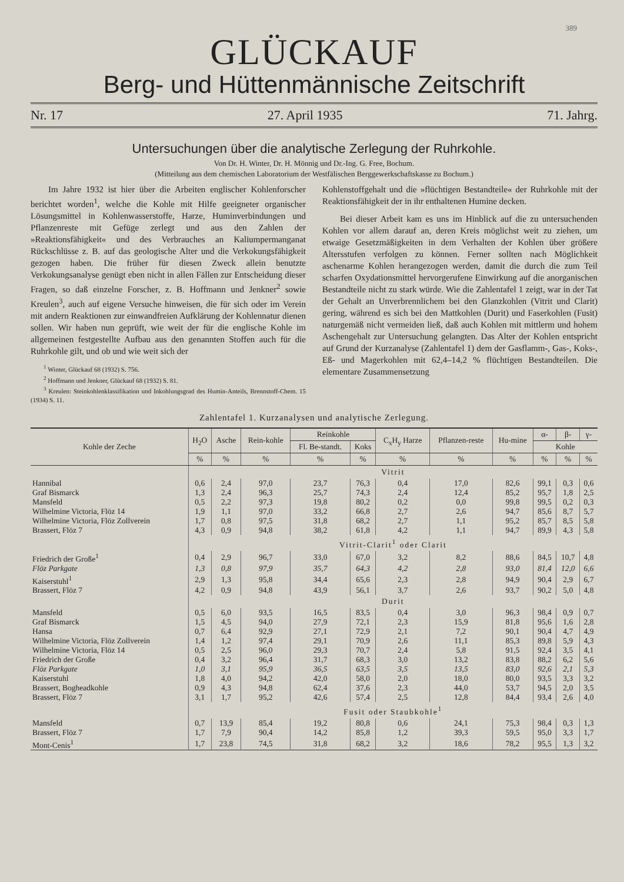389
GLÜCKAUF
Berg- und Hüttenmännische Zeitschrift
Nr. 17 27. April 1935 71. Jahrg.
Untersuchungen über die analytische Zerlegung der Ruhrkohle.
Von Dr. H. Winter, Dr. H. Mönnig und Dr.-Ing. G. Free, Bochum.
(Mitteilung aus dem chemischen Laboratorium der Westfälischen Berggewerkschaftskasse zu Bochum.)
Im Jahre 1932 ist hier über die Arbeiten englischer Kohlenforscher berichtet worden<sup>1</sup>, welche die Kohle mit Hilfe geeigneter organischer Lösungsmittel in Kohlenwasserstoffe, Harze, Huminverbindungen und Pflanzenreste mit Gefüge zerlegt und aus den Zahlen der »Reaktionsfähigkeit« und des Verbrauches an Kaliumpermanganat Rückschlüsse z. B. auf das geologische Alter und die Verkokungsfähigkeit gezogen haben. Die früher für diesen Zweck allein benutzte Verkokungsanalyse genügt eben nicht in allen Fällen zur Entscheidung dieser Fragen, so daß einzelne Forscher, z. B. Hoffmann und Jenkner<sup>2</sup> sowie Kreulen<sup>3</sup>, auch auf eigene Versuche hinweisen, die für sich oder im Verein mit andern Reaktionen zur einwandfreien Aufklärung der Kohlennatur dienen sollen. Wir haben nun geprüft, wie weit der für die englische Kohle im allgemeinen festgestellte Aufbau aus den genannten Stoffen auch für die Ruhrkohle gilt, und ob und wie weit sich der
<sup>1</sup> Winter, Glückauf 68 (1932) S. 756.
<sup>2</sup> Hoffmann und Jenkner, Glückauf 68 (1932) S. 81.
<sup>3</sup> Kreulen: Steinkohlenklassifikation und Inkohlungsgrad des Humin-Anteils, Brennstoff-Chem. 15 (1934) S. 11.
Kohlenstoffgehalt und die »flüchtigen Bestandteile« der Ruhrkohle mit der Reaktionsfähigkeit der in ihr enthaltenen Humine decken.
Bei dieser Arbeit kam es uns im Hinblick auf die zu untersuchenden Kohlen vor allem darauf an, deren Kreis möglichst weit zu ziehen, um etwaige Gesetzmäßigkeiten in dem Verhalten der Kohlen über größere Altersstufen verfolgen zu können. Ferner sollten nach Möglichkeit aschenarme Kohlen herangezogen werden, damit die durch die zum Teil scharfen Oxydationsmittel hervorgerufene Einwirkung auf die anorganischen Bestandteile nicht zu stark würde. Wie die Zahlentafel 1 zeigt, war in der Tat der Gehalt an Unverbrennlichem bei den Glanzkohlen (Vitrit und Clarit) gering, während es sich bei den Mattkohlen (Durit) und Faserkohlen (Fusit) naturgemäß nicht vermeiden ließ, daß auch Kohlen mit mittlerm und hohem Aschengehalt zur Untersuchung gelangten. Das Alter der Kohlen entspricht auf Grund der Kurzanalyse (Zahlentafel 1) dem der Gasflamm-, Gas-, Koks-, Eß- und Magerkohlen mit 62,4–14,2 % flüchtigen Bestandteilen. Die elementare Zusammensetzung
Zahlentafel 1. Kurzanalysen und analytische Zerlegung.
| Kohle der Zeche | H<sub>2</sub>O | Asche | Rein-kohle | Reinkohle | | C<sub>x</sub>H<sub>y</sub> Harze | Pflanzen-reste | Hu-mine | α- | β- | γ- |
| --- | --- | --- | --- | --- | --- | --- | --- | --- | --- | --- | --- |
| | | | | Fl. Be-standt. | Koks | | | | Kohle | | |
| | % | % | % | % | % | % | % | % | % | % | % |
| | Vitrit | | | | | | | | | | |
| Hannibal | 0,6 | 2,4 | 97,0 | 23,7 | 76,3 | 0,4 | 17,0 | 82,6 | 99,1 | 0,3 | 0,6 |
| Graf Bismarck | 1,3 | 2,4 | 96,3 | 25,7 | 74,3 | 2,4 | 12,4 | 85,2 | 95,7 | 1,8 | 2,5 |
| Mansfeld | 0,5 | 2,2 | 97,3 | 19,8 | 80,2 | 0,2 | 0,0 | 99,8 | 99,5 | 0,2 | 0,3 |
| Wilhelmine Victoria, Flöz 14 | 1,9 | 1,1 | 97,0 | 33,2 | 66,8 | 2,7 | 2,6 | 94,7 | 85,6 | 8,7 | 5,7 |
| Wilhelmine Victoria, Flöz Zollverein | 1,7 | 0,8 | 97,5 | 31,8 | 68,2 | 2,7 | 1,1 | 95,2 | 85,7 | 8,5 | 5,8 |
| Brassert, Flöz 7 | 4,3 | 0,9 | 94,8 | 38,2 | 61,8 | 4,2 | 1,1 | 94,7 | 89,9 | 4,3 | 5,8 |
| | Vitrit-Clarit<sup>1</sup> oder Clarit | | | | | | | | | | |
| Friedrich der Große<sup>1</sup> | 0,4 | 2,9 | 96,7 | 33,0 | 67,0 | 3,2 | 8,2 | 88,6 | 84,5 | 10,7 | 4,8 |
| Flöz Parkgate | 1,3 | 0,8 | 97,9 | 35,7 | 64,3 | 4,2 | 2,8 | 93,0 | 81,4 | 12,0 | 6,6 |
| Kaiserstuhl<sup>1</sup> | 2,9 | 1,3 | 95,8 | 34,4 | 65,6 | 2,3 | 2,8 | 94,9 | 90,4 | 2,9 | 6,7 |
| Brassert, Flöz 7 | 4,2 | 0,9 | 94,8 | 43,9 | 56,1 | 3,7 | 2,6 | 93,7 | 90,2 | 5,0 | 4,8 |
| | Durit | | | | | | | | | | |
| Mansfeld | 0,5 | 6,0 | 93,5 | 16,5 | 83,5 | 0,4 | 3,0 | 96,3 | 98,4 | 0,9 | 0,7 |
| Graf Bismarck | 1,5 | 4,5 | 94,0 | 27,9 | 72,1 | 2,3 | 15,9 | 81,8 | 95,6 | 1,6 | 2,8 |
| Hansa | 0,7 | 6,4 | 92,9 | 27,1 | 72,9 | 2,1 | 7,2 | 90,1 | 90,4 | 4,7 | 4,9 |
| Wilhelmine Victoria, Flöz Zollverein | 1,4 | 1,2 | 97,4 | 29,1 | 70,9 | 2,6 | 11,1 | 85,3 | 89,8 | 5,9 | 4,3 |
| Wilhelmine Victoria, Flöz 14 | 0,5 | 2,5 | 96,0 | 29,3 | 70,7 | 2,4 | 5,8 | 91,5 | 92,4 | 3,5 | 4,1 |
| Friedrich der Große | 0,4 | 3,2 | 96,4 | 31,7 | 68,3 | 3,0 | 13,2 | 83,8 | 88,2 | 6,2 | 5,6 |
| Flöz Parkgate | 1,0 | 3,1 | 95,9 | 36,5 | 63,5 | 3,5 | 13,5 | 83,0 | 92,6 | 2,1 | 5,3 |
| Kaiserstuhl | 1,8 | 4,0 | 94,2 | 42,0 | 58,0 | 2,0 | 18,0 | 80,0 | 93,5 | 3,3 | 3,2 |
| Brassert, Bogheadkohle | 0,9 | 4,3 | 94,8 | 62,4 | 37,6 | 2,3 | 44,0 | 53,7 | 94,5 | 2,0 | 3,5 |
| Brassert, Flöz 7 | 3,1 | 1,7 | 95,2 | 42,6 | 57,4 | 2,5 | 12,8 | 84,4 | 93,4 | 2,6 | 4,0 |
| | Fusit oder Staubkohle<sup>1</sup> | | | | | | | | | | |
| Mansfeld | 0,7 | 13,9 | 85,4 | 19,2 | 80,8 | 0,6 | 24,1 | 75,3 | 98,4 | 0,3 | 1,3 |
| Brassert, Flöz 7 | 1,7 | 7,9 | 90,4 | 14,2 | 85,8 | 1,2 | 39,3 | 59,5 | 95,0 | 3,3 | 1,7 |
| Mont-Cenis<sup>1</sup> | 1,7 | 23,8 | 74,5 | 31,8 | 68,2 | 3,2 | 18,6 | 78,2 | 95,5 | 1,3 | 3,2 |